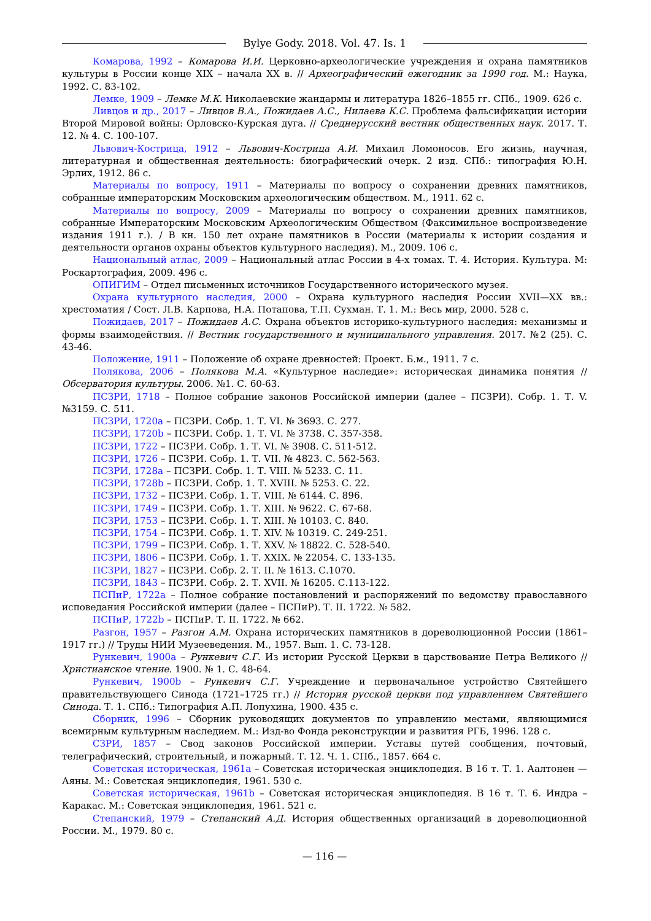Bylye Gody. 2018. Vol. 47. Is. 1
Комарова, 1992 – Комарова И.И. Церковно-археологические учреждения и охрана памятников культуры в России конце XIX – начала XX в. // Археографический ежегодник за 1990 год. М.: Наука, 1992. С. 83-102.
Лемке, 1909 – Лемке М.К. Николаевские жандармы и литература 1826–1855 гг. СПб., 1909. 626 с.
Ливцов и др., 2017 – Ливцов В.А., Пожидаев А.С., Нилаева К.С. Проблема фальсификации истории Второй Мировой войны: Орловско-Курская дуга. // Среднерусский вестник общественных наук. 2017. Т. 12. № 4. С. 100-107.
Львович-Кострица, 1912 – Львович-Кострица А.И. Михаил Ломоносов. Его жизнь, научная, литературная и общественная деятельность: биографический очерк. 2 изд. СПб.: типография Ю.Н. Эрлих, 1912. 86 с.
Материалы по вопросу, 1911 – Материалы по вопросу о сохранении древних памятников, собранные императорским Московским археологическим обществом. М., 1911. 62 с.
Материалы по вопросу, 2009 – Материалы по вопросу о сохранении древних памятников, собранные Императорским Московским Археологическим Обществом (Факсимильное воспроизведение издания 1911 г.). / В кн. 150 лет охране памятников в России (материалы к истории создания и деятельности органов охраны объектов культурного наследия). М., 2009. 106 с.
Национальный атлас, 2009 – Национальный атлас России в 4-х томах. Т. 4. История. Культура. М: Роскартография, 2009. 496 с.
ОПИГИМ – Отдел письменных источников Государственного исторического музея.
Охрана культурного наследия, 2000 – Охрана культурного наследия России XVII—XX вв.: хрестоматия / Сост. Л.В. Карпова, Н.А. Потапова, Т.П. Сухман. Т. 1. М.: Весь мир, 2000. 528 с.
Пожидаев, 2017 – Пожидаев А.С. Охрана объектов историко-культурного наследия: механизмы и формы взаимодействия. // Вестник государственного и муниципального управления. 2017. №2 (25). С. 43-46.
Положение, 1911 – Положение об охране древностей: Проект. Б.м., 1911. 7 с.
Полякова, 2006 – Полякова М.А. «Культурное наследие»: историческая динамика понятия // Обсерватория культуры. 2006. №1. С. 60-63.
ПСЗРИ, 1718 – Полное собрание законов Российской империи (далее – ПСЗРИ). Собр. 1. Т. V. №3159. С. 511.
ПСЗРИ, 1720a – ПСЗРИ. Собр. 1. Т. VI. № 3693. С. 277.
ПСЗРИ, 1720b – ПСЗРИ. Собр. 1. Т. VI. № 3738. С. 357-358.
ПСЗРИ, 1722 – ПСЗРИ. Собр. 1. Т. VI. № 3908. С. 511-512.
ПСЗРИ, 1726 – ПСЗРИ. Собр. 1. Т. VII. № 4823. С. 562-563.
ПСЗРИ, 1728a – ПСЗРИ. Собр. 1. Т. VIII. № 5233. С. 11.
ПСЗРИ, 1728b – ПСЗРИ. Собр. 1. Т. XVIII. № 5253. С. 22.
ПСЗРИ, 1732 – ПСЗРИ. Собр. 1. Т. VIII. № 6144. С. 896.
ПСЗРИ, 1749 – ПСЗРИ. Собр. 1. Т. XIII. № 9622. С. 67-68.
ПСЗРИ, 1753 – ПСЗРИ. Собр. 1. Т. XIII. № 10103. С. 840.
ПСЗРИ, 1754 – ПСЗРИ. Собр. 1. Т. XIV. № 10319. С. 249-251.
ПСЗРИ, 1799 – ПСЗРИ. Собр. 1. Т. XXV. № 18822. С. 528-540.
ПСЗРИ, 1806 – ПСЗРИ. Собр. 1. Т. XXIX. № 22054. С. 133-135.
ПСЗРИ, 1827 – ПСЗРИ. Собр. 2. Т. II. № 1613. С.1070.
ПСЗРИ, 1843 – ПСЗРИ. Собр. 2. Т. XVII. № 16205. С.113-122.
ПСПиР, 1722a – Полное собрание постановлений и распоряжений по ведомству православного исповедания Российской империи (далее – ПСПиР). Т. II. 1722. № 582.
ПСПиР, 1722b – ПСПиР. Т. II. 1722. № 662.
Разгон, 1957 – Разгон А.М. Охрана исторических памятников в дореволюционной России (1861–1917 гг.) // Труды НИИ Музееведения. М., 1957. Вып. 1. С. 73-128.
Рункевич, 1900a – Рункевич С.Г. Из истории Русской Церкви в царствование Петра Великого // Христианское чтение. 1900. № 1. С. 48-64.
Рункевич, 1900b – Рункевич С.Г. Учреждение и первоначальное устройство Святейшего правительствующего Синода (1721–1725 гг.) // История русской церкви под управлением Святейшего Синода. Т. 1. СПб.: Типография А.П. Лопухина, 1900. 435 с.
Сборник, 1996 – Сборник руководящих документов по управлению местами, являющимися всемирным культурным наследием. М.: Изд-во Фонда реконструкции и развития РГБ, 1996. 128 с.
СЗРИ, 1857 – Свод законов Российской империи. Уставы путей сообщения, почтовый, телеграфический, строительный, и пожарный. Т. 12. Ч. 1. СПб., 1857. 664 с.
Советская историческая, 1961a – Советская историческая энциклопедия. В 16 т. Т. 1. Аалтонен — Аяны. М.: Советская энциклопедия, 1961. 530 с.
Советская историческая, 1961b – Советская историческая энциклопедия. В 16 т. Т. 6. Индра – Каракас. М.: Советская энциклопедия, 1961. 521 с.
Степанский, 1979 – Степанский А.Д. История общественных организаций в дореволюционной России. М., 1979. 80 с.
— 116 —